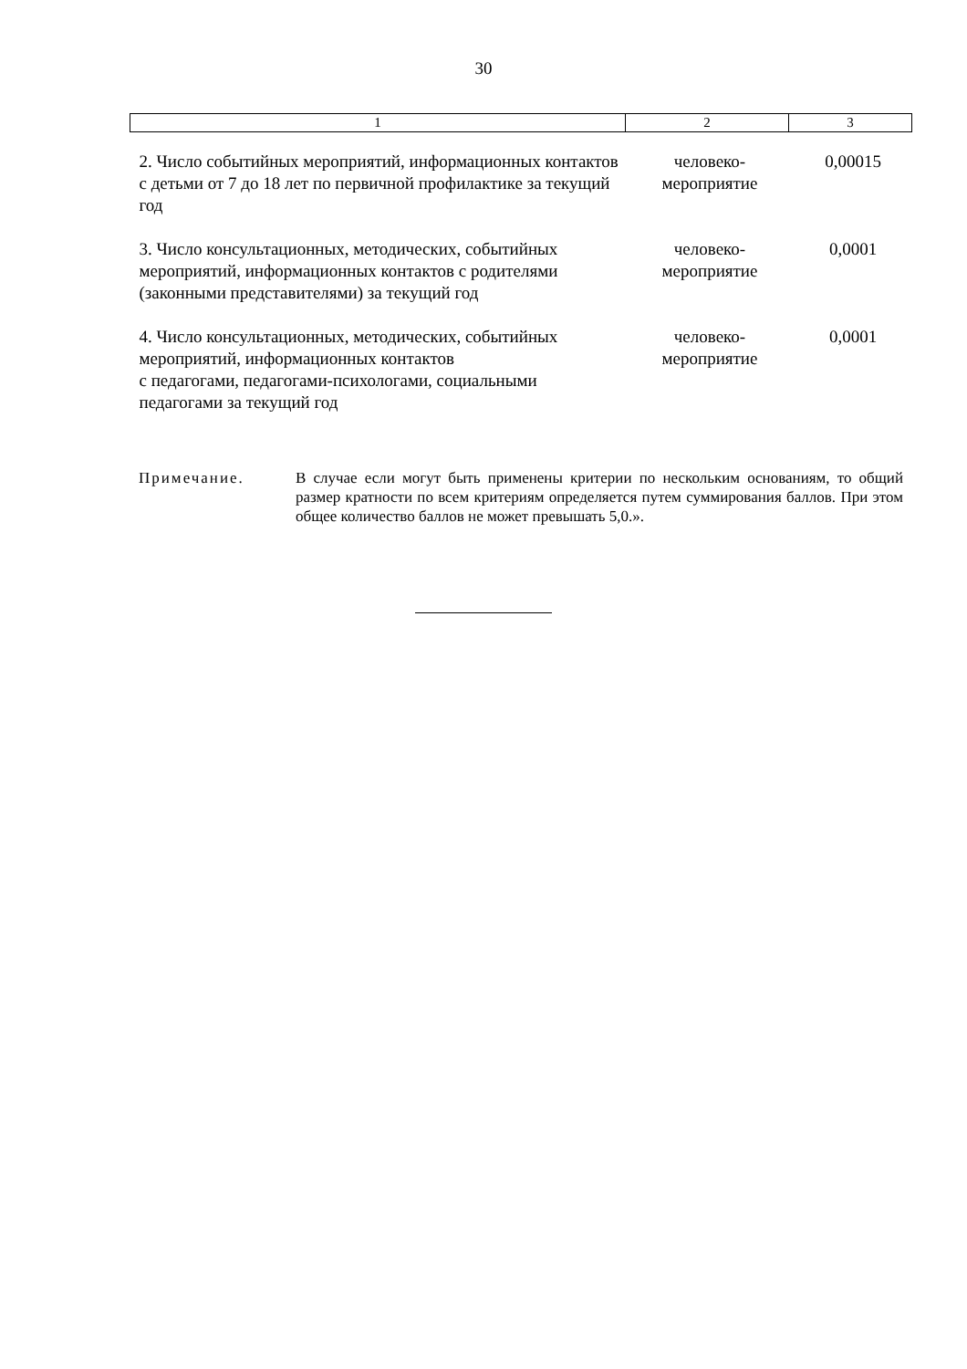30
| 1 | 2 | 3 |
| --- | --- | --- |
| 2. Число событийных мероприятий, информационных контактов с детьми от 7 до 18 лет по первичной профилактике за текущий год | человеко- мероприятие | 0,00015 |
| 3. Число консультационных, методических, событийных мероприятий, информационных контактов с родителями (законными представителями) за текущий год | человеко- мероприятие | 0,0001 |
| 4. Число консультационных, методических, событийных мероприятий, информационных контактов с педагогами, педагогами-психологами, социальными педагогами за текущий год | человеко- мероприятие | 0,0001 |
Примечание. В случае если могут быть применены критерии по нескольким основаниям, то общий размер кратности по всем критериям определяется путем суммирования баллов. При этом общее количество баллов не может превышать 5,0.».